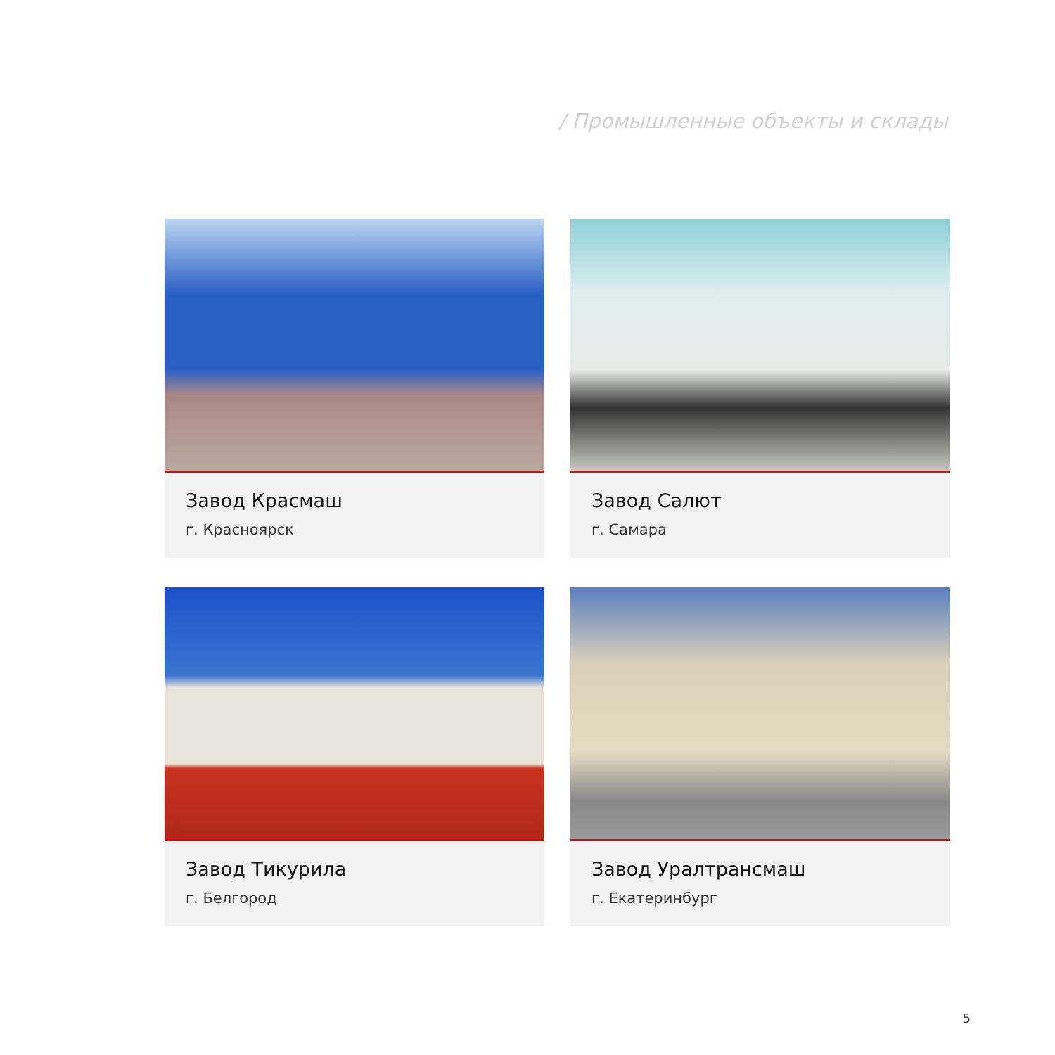/ Промышленные объекты и склады
Завод Красмаш
г. Красноярск
Завод Салют
г. Самара
Завод Тикурила
г. Белгород
Завод Уралтрансмаш
г. Екатеринбург
5